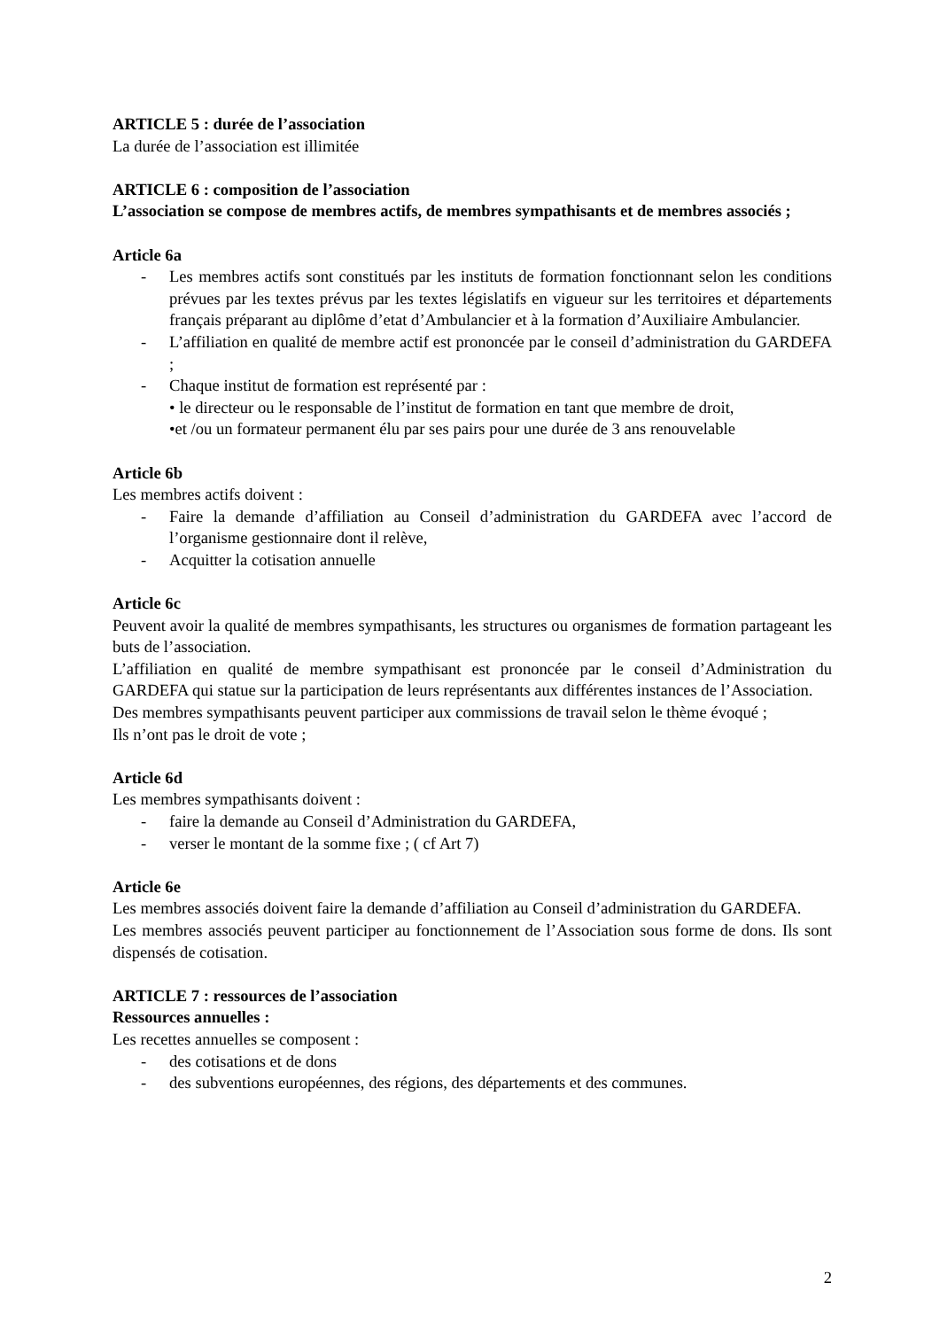ARTICLE 5 : durée de l’association
La durée de l’association est illimitée
ARTICLE 6 : composition de l’association
L’association se compose de membres actifs, de membres sympathisants et de membres associés ;
Article 6a
- Les membres actifs sont constitués par les instituts de formation fonctionnant selon les conditions prévues par les textes prévus par les textes législatifs en vigueur sur les territoires et départements français préparant au diplôme d’etat d’Ambulancier et à la formation d’Auxiliaire Ambulancier.
- L’affiliation en qualité de membre actif est prononcée par le conseil d’administration du GARDEFA ;
- Chaque institut de formation est représenté par :
• le directeur ou le responsable de l’institut de formation en tant que membre de droit,
•et /ou un formateur permanent élu par ses pairs pour une durée de 3 ans renouvelable
Article 6b
Les membres actifs doivent :
- Faire la demande d’affiliation au Conseil d’administration du GARDEFA avec l’accord de l’organisme gestionnaire dont il relève,
- Acquitter la cotisation annuelle
Article 6c
Peuvent avoir la qualité de membres sympathisants, les structures ou organismes de formation partageant les buts de l’association.
L’affiliation en qualité de membre sympathisant est prononcée par le conseil d’Administration du GARDEFA qui statue sur la participation de leurs représentants aux différentes instances de l’Association.
Des membres sympathisants peuvent participer aux commissions de travail selon le thème évoqué ;
Ils n’ont pas le droit de vote ;
Article 6d
Les membres sympathisants doivent :
- faire la demande au Conseil d’Administration du GARDEFA,
- verser le montant de la somme fixe ; ( cf Art 7)
Article 6e
Les membres associés doivent faire la demande d’affiliation au Conseil d’administration du GARDEFA.
Les membres associés peuvent participer au fonctionnement de l’Association sous forme de dons. Ils sont dispensés de cotisation.
ARTICLE 7 : ressources de l’association
Ressources annuelles :
Les recettes annuelles se composent :
- des cotisations et de dons
- des subventions européennes, des régions, des départements et des communes.
2